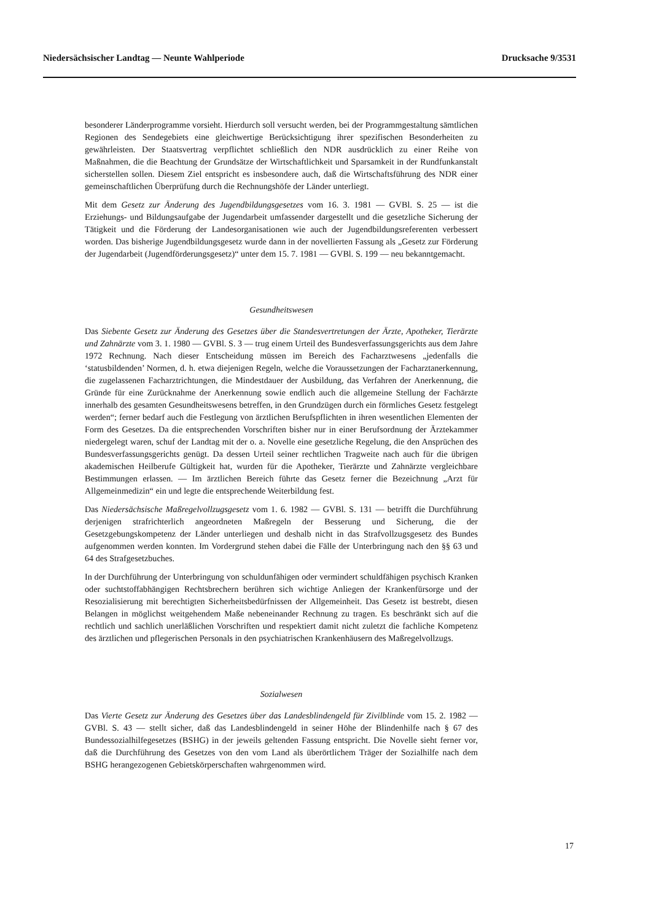Niedersächsischer Landtag — Neunte Wahlperiode Drucksache 9/3531
besonderer Länderprogramme vorsieht. Hierdurch soll versucht werden, bei der Programmgestaltung sämtlichen Regionen des Sendegebiets eine gleichwertige Berücksichtigung ihrer spezifischen Besonderheiten zu gewährleisten. Der Staatsvertrag verpflichtet schließlich den NDR ausdrücklich zu einer Reihe von Maßnahmen, die die Beachtung der Grundsätze der Wirtschaftlichkeit und Sparsamkeit in der Rundfunkanstalt sicherstellen sollen. Diesem Ziel entspricht es insbesondere auch, daß die Wirtschaftsführung des NDR einer gemeinschaftlichen Überprüfung durch die Rechnungshöfe der Länder unterliegt.
Mit dem Gesetz zur Änderung des Jugendbildungsgesetzes vom 16. 3. 1981 — GVBl. S. 25 — ist die Erziehungs- und Bildungsaufgabe der Jugendarbeit umfassender dargestellt und die gesetzliche Sicherung der Tätigkeit und die Förderung der Landesorganisationen wie auch der Jugendbildungsreferenten verbessert worden. Das bisherige Jugendbildungsgesetz wurde dann in der novellierten Fassung als „Gesetz zur Förderung der Jugendarbeit (Jugendförderungsgesetz)“ unter dem 15. 7. 1981 — GVBl. S. 199 — neu bekanntgemacht.
Gesundheitswesen
Das Siebente Gesetz zur Änderung des Gesetzes über die Standesvertretungen der Ärzte, Apotheker, Tierärzte und Zahnärzte vom 3. 1. 1980 — GVBl. S. 3 — trug einem Urteil des Bundesverfassungsgerichts aus dem Jahre 1972 Rechnung. Nach dieser Entscheidung müssen im Bereich des Facharztwesens „jedenfalls die ‘statusbildenden’ Normen, d. h. etwa diejenigen Regeln, welche die Voraussetzungen der Facharztanerkennung, die zugelassenen Facharztrichtungen, die Mindestdauer der Ausbildung, das Verfahren der Anerkennung, die Gründe für eine Zurücknahme der Anerkennung sowie endlich auch die allgemeine Stellung der Fachärzte innerhalb des gesamten Gesundheitswesens betreffen, in den Grundzügen durch ein förmliches Gesetz festgelegt werden“; ferner bedarf auch die Festlegung von ärztlichen Berufspflichten in ihren wesentlichen Elementen der Form des Gesetzes. Da die entsprechenden Vorschriften bisher nur in einer Berufsordnung der Ärztekammer niedergelegt waren, schuf der Landtag mit der o. a. Novelle eine gesetzliche Regelung, die den Ansprüchen des Bundesverfassungsgerichts genügt. Da dessen Urteil seiner rechtlichen Tragweite nach auch für die übrigen akademischen Heilberufe Gültigkeit hat, wurden für die Apotheker, Tierärzte und Zahnärzte vergleichbare Bestimmungen erlassen. — Im ärztlichen Bereich führte das Gesetz ferner die Bezeichnung „Arzt für Allgemeinmedizin“ ein und legte die entsprechende Weiterbildung fest.
Das Niedersächsische Maßregelvollzugsgesetz vom 1. 6. 1982 — GVBl. S. 131 — betrifft die Durchführung derjenigen strafrichterlich angeordneten Maßregeln der Besserung und Sicherung, die der Gesetzgebungskompetenz der Länder unterliegen und deshalb nicht in das Strafvollzugsgesetz des Bundes aufgenommen werden konnten. Im Vordergrund stehen dabei die Fälle der Unterbringung nach den §§ 63 und 64 des Strafgesetzbuches.
In der Durchführung der Unterbringung von schuldunfähigen oder vermindert schuldfähigen psychisch Kranken oder suchtstoffabhängigen Rechtsbrechern berühren sich wichtige Anliegen der Krankenfürsorge und der Resozialisierung mit berechtigten Sicherheitsbedürfnissen der Allgemeinheit. Das Gesetz ist bestrebt, diesen Belangen in möglichst weitgehendem Maße nebeneinander Rechnung zu tragen. Es beschränkt sich auf die rechtlich und sachlich unerläßlichen Vorschriften und respektiert damit nicht zuletzt die fachliche Kompetenz des ärztlichen und pflegerischen Personals in den psychiatrischen Krankenhäusern des Maßregelvollzugs.
Sozialwesen
Das Vierte Gesetz zur Änderung des Gesetzes über das Landesblindengeld für Zivilblinde vom 15. 2. 1982 — GVBl. S. 43 — stellt sicher, daß das Landesblindengeld in seiner Höhe der Blindenhilfe nach § 67 des Bundessozialhilfegesetzes (BSHG) in der jeweils geltenden Fassung entspricht. Die Novelle sieht ferner vor, daß die Durchführung des Gesetzes von den vom Land als überörtlichem Träger der Sozialhilfe nach dem BSHG herangezogenen Gebietskörperschaften wahrgenommen wird.
17